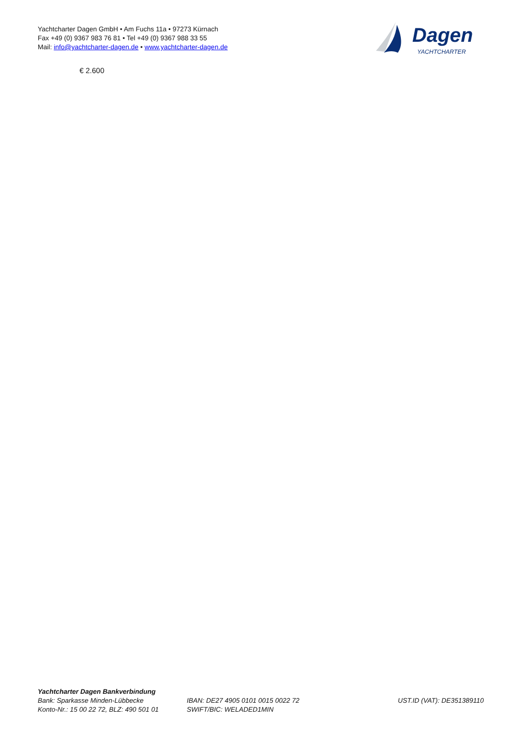Yachtcharter Dagen GmbH • Am Fuchs 11a • 97273 Kürnach
Fax +49 (0) 9367 983 76 81 • Tel +49 (0) 9367 988 33 55
Mail: info@yachtcharter-dagen.de • www.yachtcharter-dagen.de
Dagen
YACHTCHARTER
€ 2.600
Yachtcharter Dagen Bankverbindung
Bank: Sparkasse Minden-Lübbecke
Konto-Nr.: 15 00 22 72, BLZ: 490 501 01
IBAN: DE27 4905 0101 0015 0022 72
SWIFT/BIC: WELADED1MIN
UST.ID (VAT): DE351389110